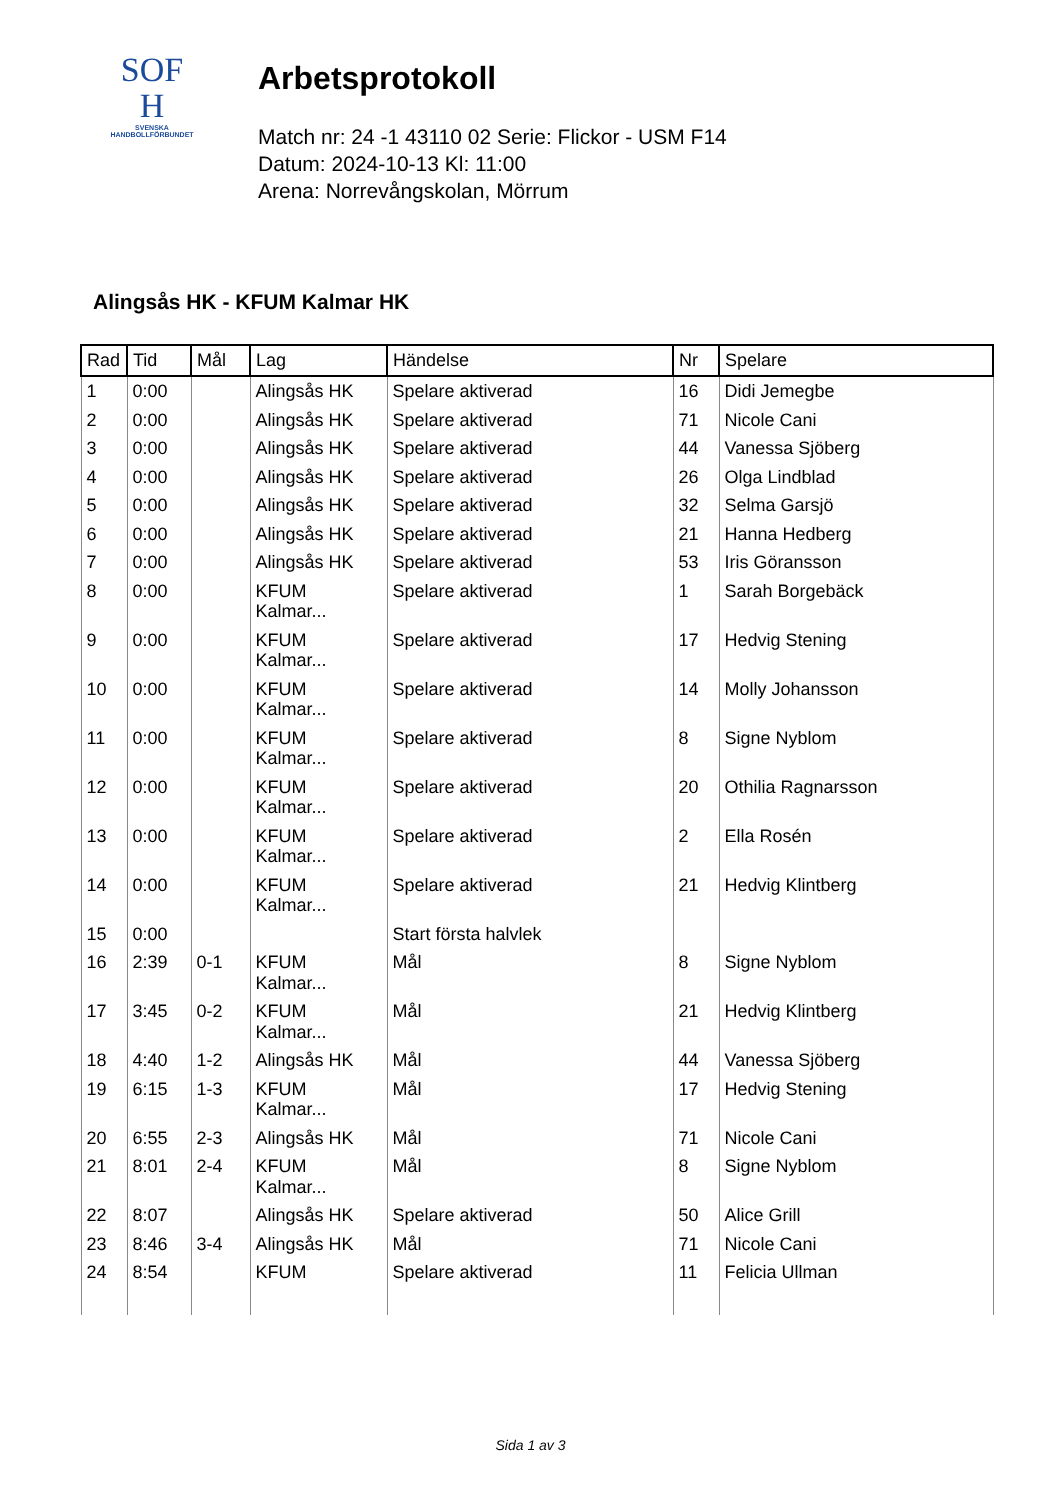SOF
H
SVENSKA
HANDBOLLFÖRBUNDET
Arbetsprotokoll
Match nr: 24 -1 43110 02 Serie: Flickor - USM F14
Datum: 2024-10-13 Kl: 11:00
Arena: Norrevångskolan, Mörrum
Alingsås HK - KFUM Kalmar HK
| Rad | Tid | Mål | Lag | Händelse | Nr | Spelare |
| --- | --- | --- | --- | --- | --- | --- |
| 1 | 0:00 | | Alingsås HK | Spelare aktiverad | 16 | Didi Jemegbe |
| 2 | 0:00 | | Alingsås HK | Spelare aktiverad | 71 | Nicole Cani |
| 3 | 0:00 | | Alingsås HK | Spelare aktiverad | 44 | Vanessa Sjöberg |
| 4 | 0:00 | | Alingsås HK | Spelare aktiverad | 26 | Olga Lindblad |
| 5 | 0:00 | | Alingsås HK | Spelare aktiverad | 32 | Selma Garsjö |
| 6 | 0:00 | | Alingsås HK | Spelare aktiverad | 21 | Hanna Hedberg |
| 7 | 0:00 | | Alingsås HK | Spelare aktiverad | 53 | Iris Göransson |
| 8 | 0:00 | | KFUM Kalmar... | Spelare aktiverad | 1 | Sarah Borgebäck |
| 9 | 0:00 | | KFUM Kalmar... | Spelare aktiverad | 17 | Hedvig Stening |
| 10 | 0:00 | | KFUM Kalmar... | Spelare aktiverad | 14 | Molly Johansson |
| 11 | 0:00 | | KFUM Kalmar... | Spelare aktiverad | 8 | Signe Nyblom |
| 12 | 0:00 | | KFUM Kalmar... | Spelare aktiverad | 20 | Othilia Ragnarsson |
| 13 | 0:00 | | KFUM Kalmar... | Spelare aktiverad | 2 | Ella Rosén |
| 14 | 0:00 | | KFUM Kalmar... | Spelare aktiverad | 21 | Hedvig Klintberg |
| 15 | 0:00 | | | Start första halvlek | | |
| 16 | 2:39 | 0-1 | KFUM Kalmar... | Mål | 8 | Signe Nyblom |
| 17 | 3:45 | 0-2 | KFUM Kalmar... | Mål | 21 | Hedvig Klintberg |
| 18 | 4:40 | 1-2 | Alingsås HK | Mål | 44 | Vanessa Sjöberg |
| 19 | 6:15 | 1-3 | KFUM Kalmar... | Mål | 17 | Hedvig Stening |
| 20 | 6:55 | 2-3 | Alingsås HK | Mål | 71 | Nicole Cani |
| 21 | 8:01 | 2-4 | KFUM Kalmar... | Mål | 8 | Signe Nyblom |
| 22 | 8:07 | | Alingsås HK | Spelare aktiverad | 50 | Alice Grill |
| 23 | 8:46 | 3-4 | Alingsås HK | Mål | 71 | Nicole Cani |
| 24 | 8:54 | | KFUM | Spelare aktiverad | 11 | Felicia Ullman |
Sida 1 av 3